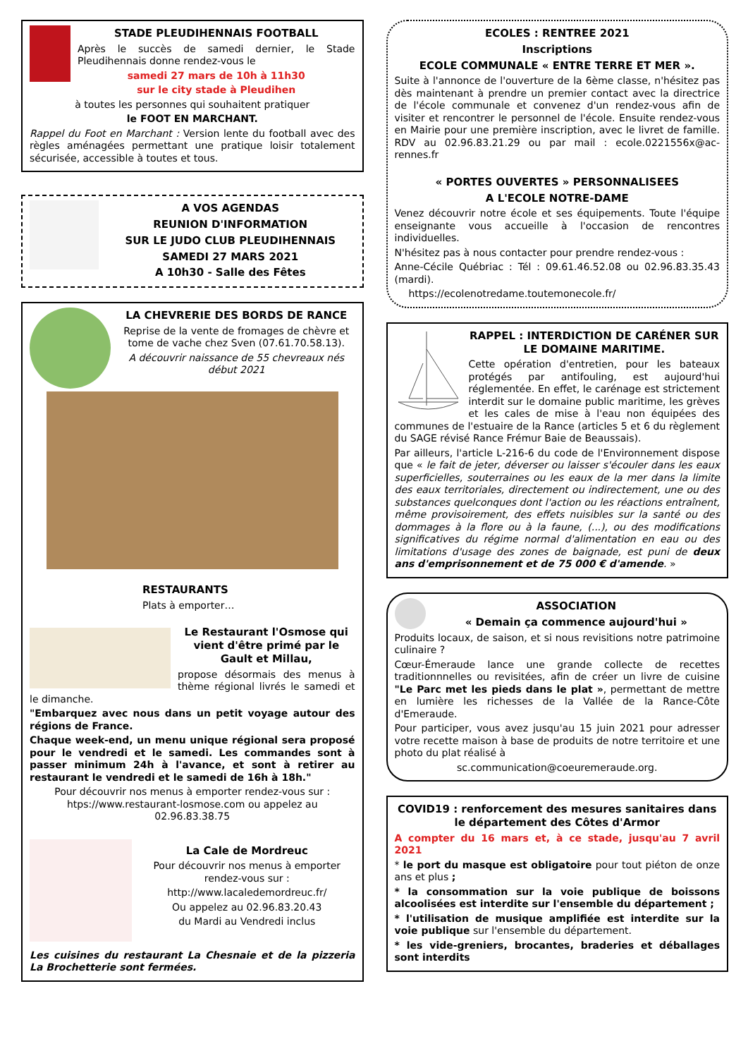STADE PLEUDIHENNAIS FOOTBALL
Après le succès de samedi dernier, le Stade Pleudihennais donne rendez-vous le
samedi 27 mars de 10h à 11h30
sur le city stade à Pleudihen
à toutes les personnes qui souhaitent pratiquer
le FOOT EN MARCHANT.
Rappel du Foot en Marchant : Version lente du football avec des règles aménagées permettant une pratique loisir totalement sécurisée, accessible à toutes et tous.
A VOS AGENDAS
REUNION D'INFORMATION
SUR LE JUDO CLUB PLEUDIHENNAIS
SAMEDI 27 MARS 2021
A 10h30 - Salle des Fêtes
LA CHEVRERIE DES BORDS DE RANCE
Reprise de la vente de fromages de chèvre et tome de vache chez Sven (07.61.70.58.13).
A découvrir naissance de 55 chevreaux nés début 2021
RESTAURANTS
Plats à emporter…
Le Restaurant l'Osmose qui vient d'être primé par le Gault et Millau,
propose désormais des menus à thème régional livrés le samedi et le dimanche.
"Embarquez avec nous dans un petit voyage autour des régions de France.
Chaque week-end, un menu unique régional sera proposé pour le vendredi et le samedi. Les commandes sont à passer minimum 24h à l'avance, et sont à retirer au restaurant le vendredi et le samedi de 16h à 18h."
Pour découvrir nos menus à emporter rendez-vous sur : htps://www.restaurant-losmose.com ou appelez au 02.96.83.38.75
La Cale de Mordreuc
Pour découvrir nos menus à emporter rendez-vous sur :
http://www.lacaledemordreuc.fr/
Ou appelez au 02.96.83.20.43
du Mardi au Vendredi inclus
Les cuisines du restaurant La Chesnaie et de la pizzeria La Brochetterie sont fermées.
ECOLES : RENTREE 2021
Inscriptions
ECOLE COMMUNALE « ENTRE TERRE ET MER ».
Suite à l'annonce de l'ouverture de la 6ème classe, n'hésitez pas dès maintenant à prendre un premier contact avec la directrice de l'école communale et convenez d'un rendez-vous afin de visiter et rencontrer le personnel de l'école. Ensuite rendez-vous en Mairie pour une première inscription, avec le livret de famille. RDV au 02.96.83.21.29 ou par mail : ecole.0221556x@ac-rennes.fr
« PORTES OUVERTES » PERSONNALISEES
A L'ECOLE NOTRE-DAME
Venez découvrir notre école et ses équipements. Toute l'équipe enseignante vous accueille à l'occasion de rencontres individuelles.
N'hésitez pas à nous contacter pour prendre rendez-vous :
Anne-Cécile Québriac : Tél : 09.61.46.52.08 ou 02.96.83.35.43 (mardi).
https://ecolenotredame.toutemonecole.fr/
RAPPEL : INTERDICTION DE CARÉNER SUR LE DOMAINE MARITIME.
Cette opération d'entretien, pour les bateaux protégés par antifouling, est aujourd'hui réglementée. En effet, le carénage est strictement interdit sur le domaine public maritime, les grèves et les cales de mise à l'eau non équipées des communes de l'estuaire de la Rance (articles 5 et 6 du règlement du SAGE révisé Rance Frémur Baie de Beaussais).
Par ailleurs, l'article L-216-6 du code de l'Environnement dispose que « le fait de jeter, déverser ou laisser s'écouler dans les eaux superficielles, souterraines ou les eaux de la mer dans la limite des eaux territoriales, directement ou indirectement, une ou des substances quelconques dont l'action ou les réactions entraînent, même provisoirement, des effets nuisibles sur la santé ou des dommages à la flore ou à la faune, (...), ou des modifications significatives du régime normal d'alimentation en eau ou des limitations d'usage des zones de baignade, est puni de deux ans d'emprisonnement et de 75 000 € d'amende. »
ASSOCIATION
« Demain ça commence aujourd'hui »
Produits locaux, de saison, et si nous revisitions notre patrimoine culinaire ?
Cœur-Émeraude lance une grande collecte de recettes traditionnnelles ou revisitées, afin de créer un livre de cuisine "Le Parc met les pieds dans le plat », permettant de mettre en lumière les richesses de la Vallée de la Rance-Côte d'Emeraude.
Pour participer, vous avez jusqu'au 15 juin 2021 pour adresser votre recette maison à base de produits de notre territoire et une photo du plat réalisé à
sc.communication@coeuremeraude.org.
COVID19 : renforcement des mesures sanitaires dans le département des Côtes d'Armor
A compter du 16 mars et, à ce stade, jusqu'au 7 avril 2021
* le port du masque est obligatoire pour tout piéton de onze ans et plus ;
* la consommation sur la voie publique de boissons alcoolisées est interdite sur l'ensemble du département ;
* l'utilisation de musique amplifiée est interdite sur la voie publique sur l'ensemble du département.
* les vide-greniers, brocantes, braderies et déballages sont interdits